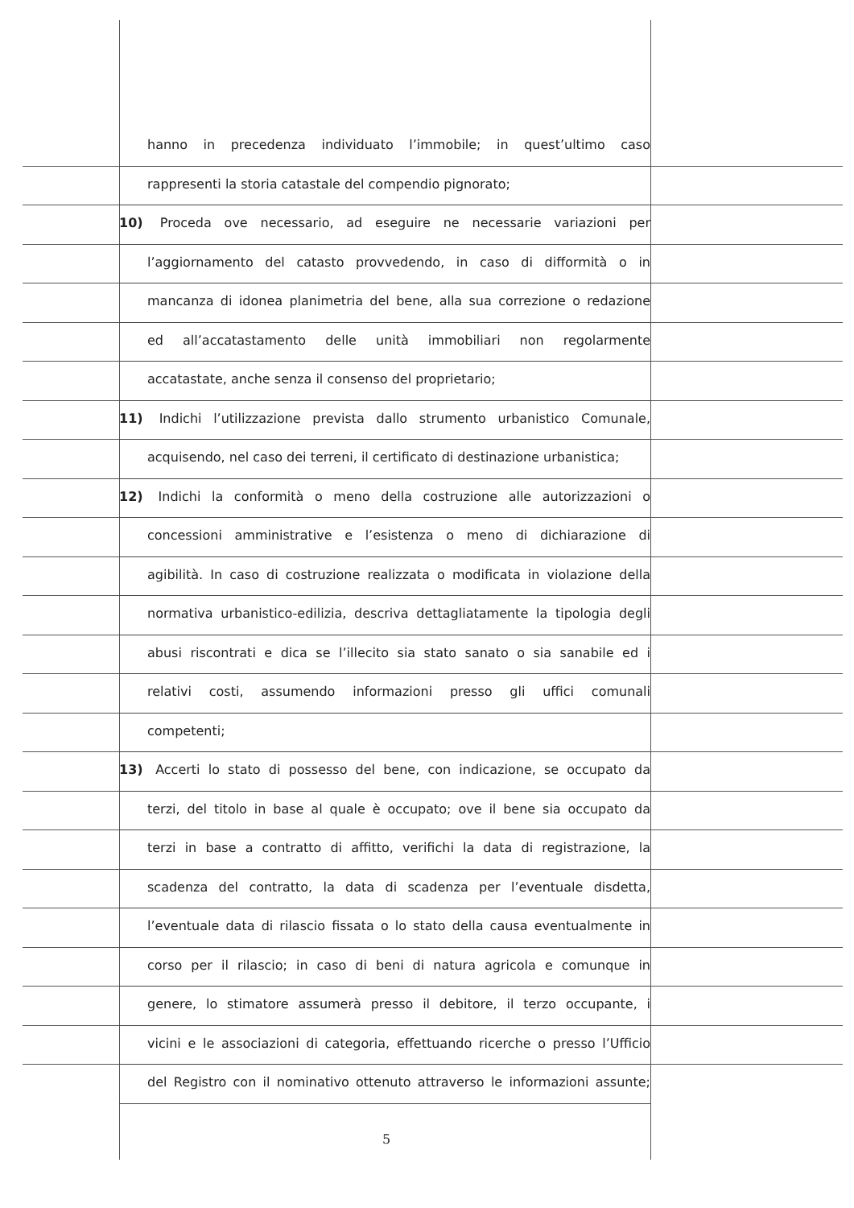hanno in precedenza individuato l’immobile; in quest’ultimo caso
rappresenti la storia catastale del compendio pignorato;
10) Proceda ove necessario, ad eseguire ne necessarie variazioni per
l’aggiornamento del catasto provvedendo, in caso di difformità o in
mancanza di idonea planimetria del bene, alla sua correzione o redazione
ed all’accatastamento delle unità immobiliari non regolarmente
accatastate, anche senza il consenso del proprietario;
11) Indichi l’utilizzazione prevista dallo strumento urbanistico Comunale,
acquisendo, nel caso dei terreni, il certificato di destinazione urbanistica;
12) Indichi la conformità o meno della costruzione alle autorizzazioni o
concessioni amministrative e l’esistenza o meno di dichiarazione di
agibilità. In caso di costruzione realizzata o modificata in violazione della
normativa urbanistico-edilizia, descriva dettagliatamente la tipologia degli
abusi riscontrati e dica se l’illecito sia stato sanato o sia sanabile ed i
relativi costi, assumendo informazioni presso gli uffici comunali
competenti;
13) Accerti lo stato di possesso del bene, con indicazione, se occupato da
terzi, del titolo in base al quale è occupato; ove il bene sia occupato da
terzi in base a contratto di affitto, verifichi la data di registrazione, la
scadenza del contratto, la data di scadenza per l’eventuale disdetta,
l’eventuale data di rilascio fissata o lo stato della causa eventualmente in
corso per il rilascio; in caso di beni di natura agricola e comunque in
genere, lo stimatore assumerà presso il debitore, il terzo occupante, i
vicini e le associazioni di categoria, effettuando ricerche o presso l’Ufficio
del Registro con il nominativo ottenuto attraverso le informazioni assunte;
5